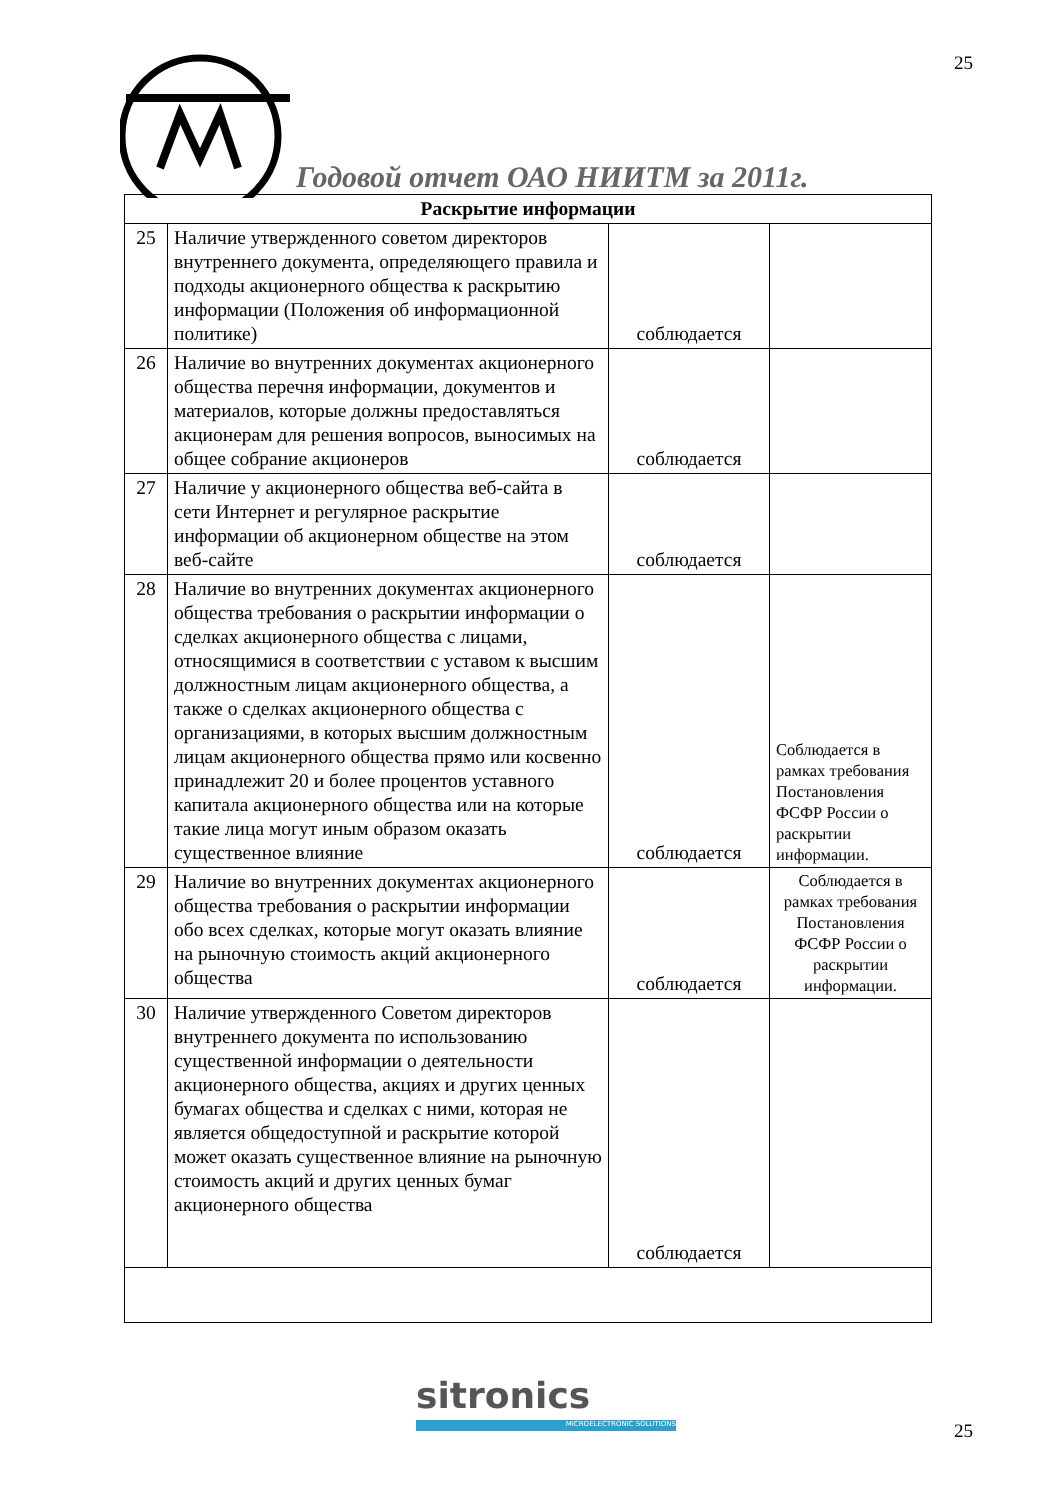25
Годовой отчет ОАО НИИТМ за 2011г.
| Раскрытие информации | | | |
| --- | --- | --- | --- |
| 25 | Наличие утвержденного советом директоров внутреннего документа, определяющего правила и подходы акционерного общества к раскрытию информации (Положения об информационной политике) | соблюдается | |
| 26 | Наличие во внутренних документах акционерного общества перечня информации, документов и материалов, которые должны предоставляться акционерам для решения вопросов, выносимых на общее собрание акционеров | соблюдается | |
| 27 | Наличие у акционерного общества веб-сайта в сети Интернет и регулярное раскрытие информации об акционерном обществе на этом веб-сайте | соблюдается | |
| 28 | Наличие во внутренних документах акционерного общества требования о раскрытии информации о сделках акционерного общества с лицами, относящимися в соответствии с уставом к высшим должностным лицам акционерного общества, а также о сделках акционерного общества с организациями, в которых высшим должностным лицам акционерного общества прямо или косвенно принадлежит 20 и более процентов уставного капитала акционерного общества или на которые такие лица могут иным образом оказать существенное влияние | соблюдается | Соблюдается в рамках требования Постановления ФСФР России о раскрытии информации. |
| 29 | Наличие во внутренних документах акционерного общества требования о раскрытии информации обо всех сделках, которые могут оказать влияние на рыночную стоимость акций акционерного общества | соблюдается | Соблюдается в рамках требования Постановления ФСФР России о раскрытии информации. |
| 30 | Наличие утвержденного Советом директоров внутреннего документа по использованию существенной информации о деятельности акционерного общества, акциях и других ценных бумагах общества и сделках с ними, которая не является общедоступной и раскрытие которой может оказать существенное влияние на рыночную стоимость акций и других ценных бумаг акционерного общества | соблюдается | |
sitronics
MICROELECTRONIC SOLUTIONS 25